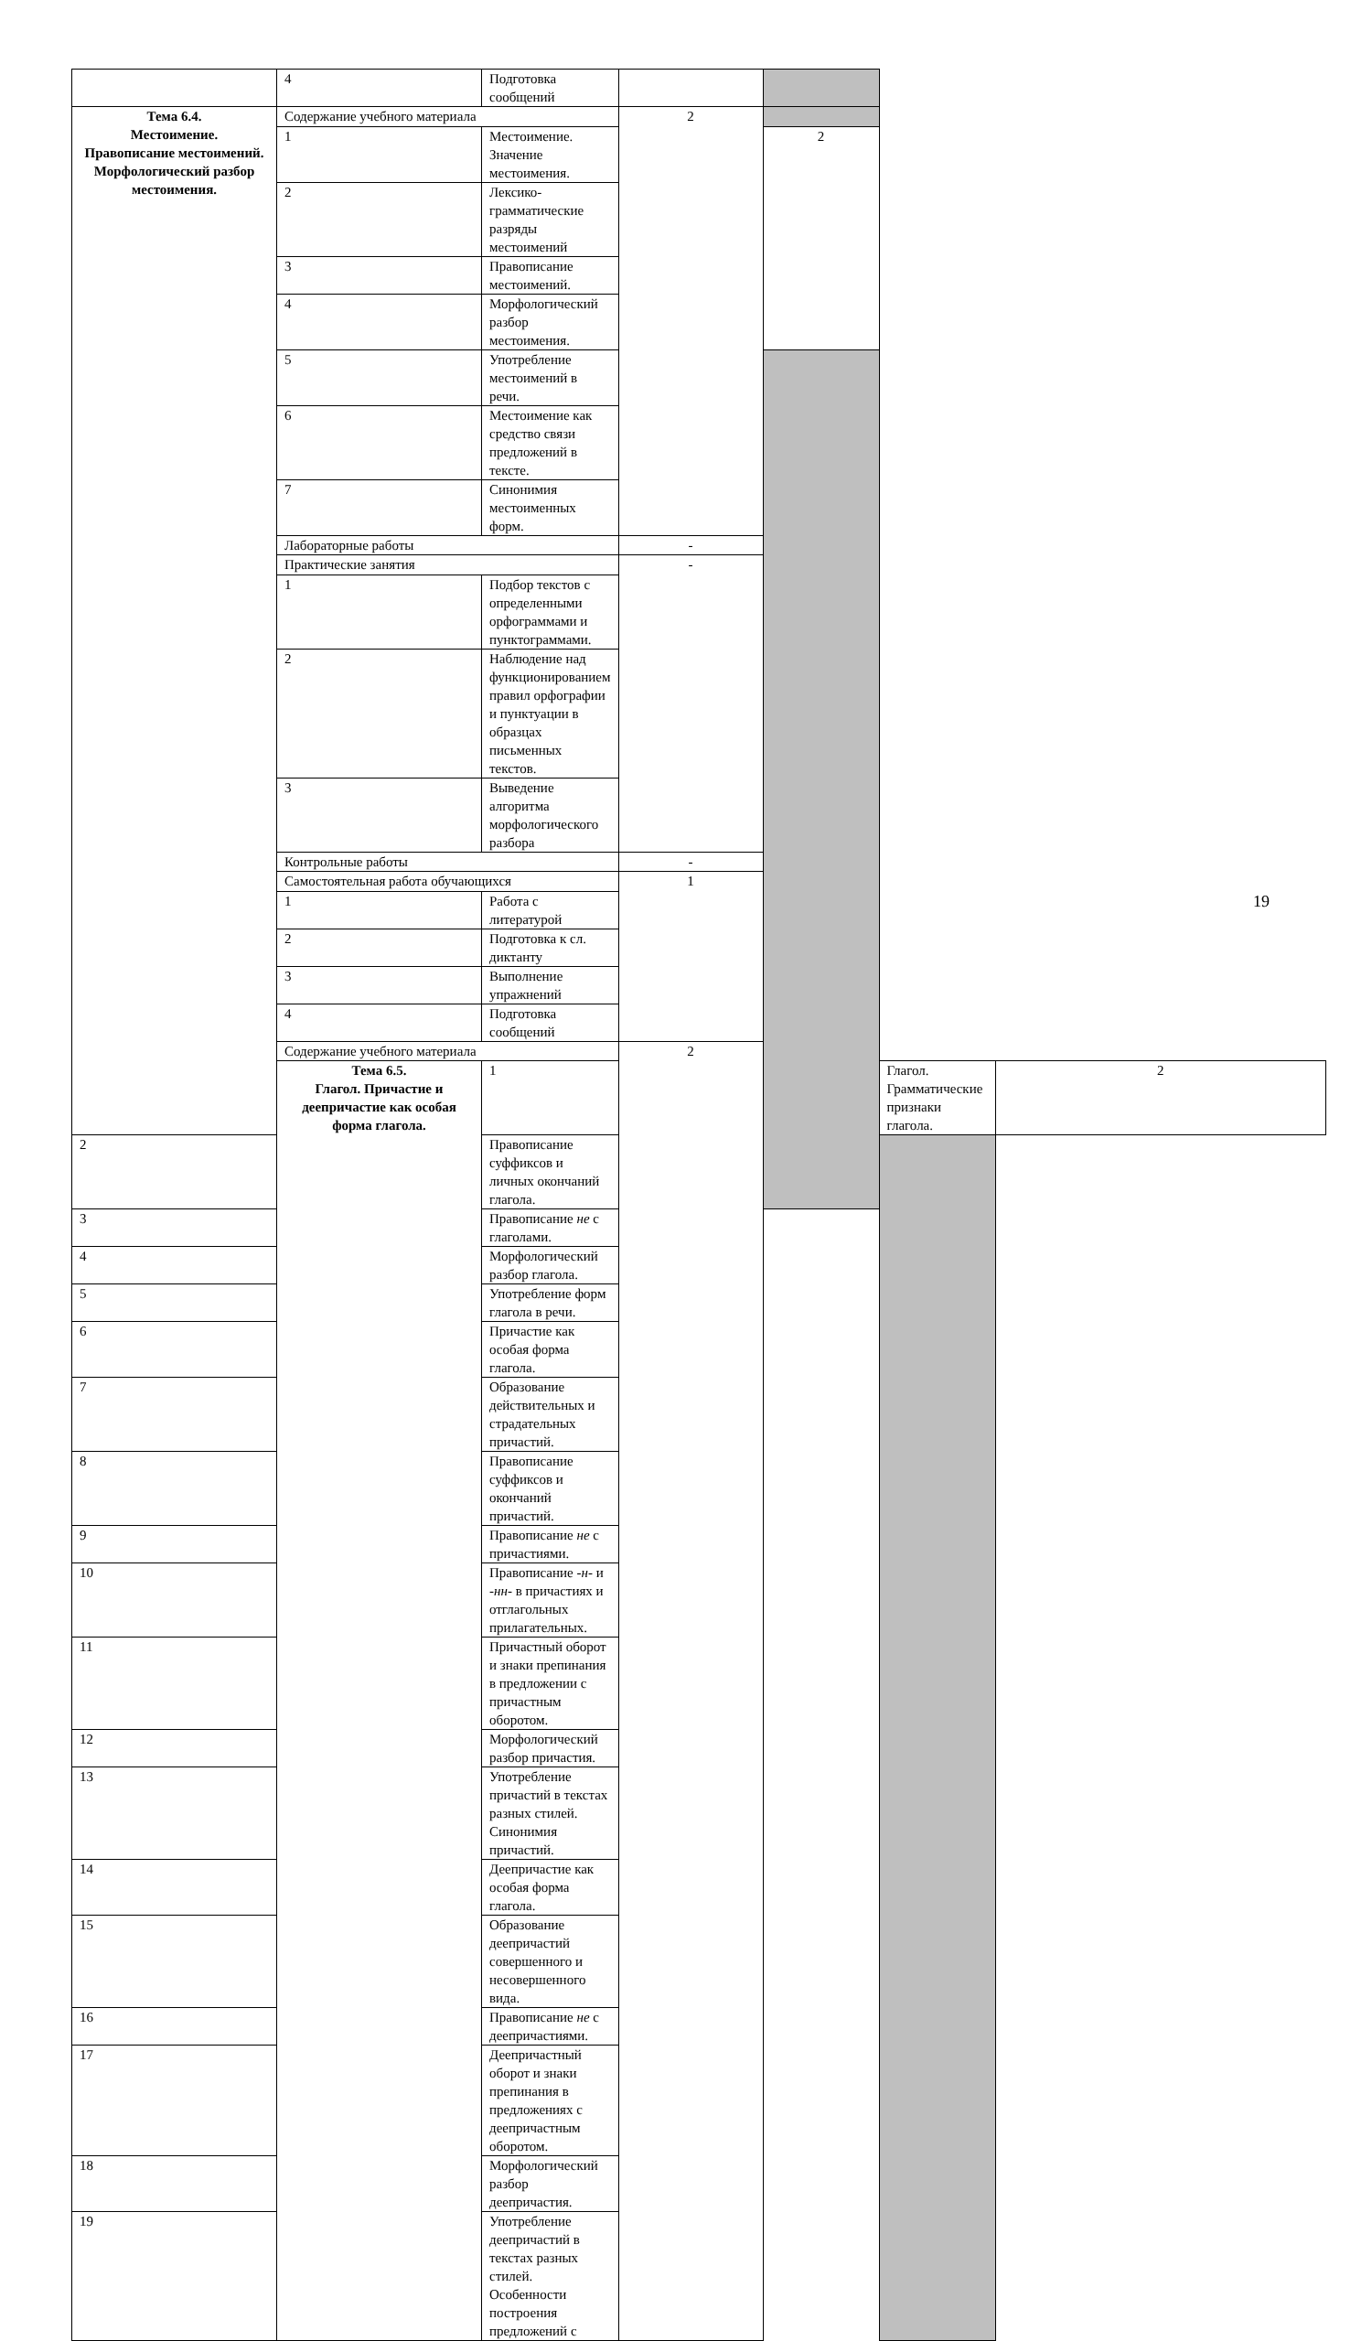| | 4 | Подготовка сообщений | | | | |
| Тема 6.4. Местоимение. Правописание местоимений. Морфологический разбор местоимения. | Содержание учебного материала | | 2 | | | |
| | 1 | Местоимение. Значение местоимения. | | 2 | | |
| | 2 | Лексико-грамматические разряды местоимений | | | | |
| | 3 | Правописание местоимений. | | | | |
| | 4 | Морфологический разбор местоимения. | | | | |
| | 5 | Употребление местоимений в речи. | | | | |
| | 6 | Местоимение как средство связи предложений в тексте. | | | | |
| | 7 | Синонимия местоименных форм. | | | | |
| | Лабораторные работы | | - | | | |
| | Практические занятия | | - | | | |
| | 1 | Подбор текстов с определенными орфограммами и пунктограммами. | | | | |
| | 2 | Наблюдение над функционированием правил орфографии и пунктуации в образцах письменных текстов. | | | | |
| | 3 | Выведение алгоритма морфологического разбора | | | | |
| | Контрольные работы | | - | | | |
| | Самостоятельная работа обучающихся | | 1 | | | |
| | 1 | Работа с литературой | | | | |
| | 2 | Подготовка к сл. диктанту | | | | |
| | 3 | Выполнение упражнений | | | | |
| | 4 | Подготовка сообщений | | | | |
| | Содержание учебного материала | | 2 | | | |
| | Тема 6.5. Глагол. Причастие и деепричастие как особая форма глагола. | 1 | | | Глагол. Грамматические признаки глагола. | 2 |
| 2 | | Правописание суффиксов и личных окончаний глагола. | | | | |
| 3 | | Правописание не с глаголами. | | | | |
| 4 | | Морфологический разбор глагола. | | | | |
| 5 | | Употребление форм глагола в речи. | | | | |
| 6 | | Причастие как особая форма глагола. | | | | |
| 7 | | Образование действительных и страдательных причастий. | | | | |
| 8 | | Правописание суффиксов и окончаний причастий. | | | | |
| 9 | | Правописание не с причастиями. | | | | |
| 10 | | Правописание -н- и -нн- в причастиях и отглагольных прилагательных. | | | | |
| 11 | | Причастный оборот и знаки препинания в предложении с причастным оборотом. | | | | |
| 12 | | Морфологический разбор причастия. | | | | |
| 13 | | Употребление причастий в текстах разных стилей. Синонимия причастий. | | | | |
| 14 | | Деепричастие как особая форма глагола. | | | | |
| 15 | | Образование деепричастий совершенного и несовершенного вида. | | | | |
| 16 | | Правописание не с деепричастиями. | | | | |
| 17 | | Деепричастный оборот и знаки препинания в предложениях с деепричастным оборотом. | | | | |
| 18 | | Морфологический разбор деепричастия. | | | | |
| 19 | | Употребление деепричастий в текстах разных стилей. Особенности построения предложений с | | | | |
19